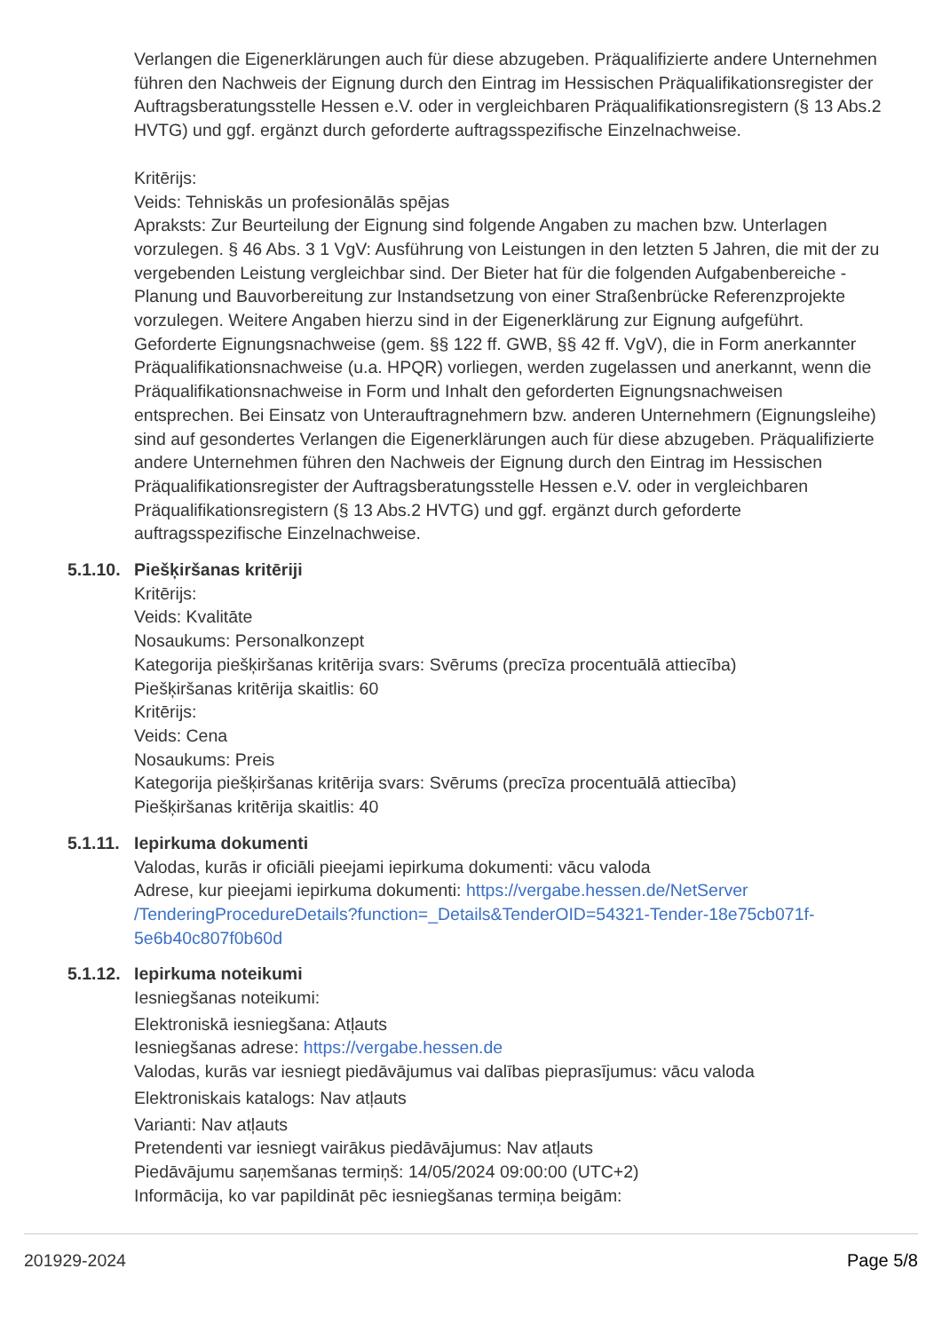Verlangen die Eigenerklärungen auch für diese abzugeben. Präqualifizierte andere Unternehmen führen den Nachweis der Eignung durch den Eintrag im Hessischen Präqualifikationsregister der Auftragsberatungsstelle Hessen e.V. oder in vergleichbaren Präqualifikationsregistern (§ 13 Abs.2 HVTG) und ggf. ergänzt durch geforderte auftragsspezifische Einzelnachweise.
Kritērijs:
Veids: Tehniskās un profesionālās spējas
Apraksts: Zur Beurteilung der Eignung sind folgende Angaben zu machen bzw. Unterlagen vorzulegen. § 46 Abs. 3 1 VgV: Ausführung von Leistungen in den letzten 5 Jahren, die mit der zu vergebenden Leistung vergleichbar sind. Der Bieter hat für die folgenden Aufgabenbereiche - Planung und Bauvorbereitung zur Instandsetzung von einer Straßenbrücke Referenzprojekte vorzulegen. Weitere Angaben hierzu sind in der Eigenerklärung zur Eignung aufgeführt. Geforderte Eignungsnachweise (gem. §§ 122 ff. GWB, §§ 42 ff. VgV), die in Form anerkannter Präqualifikationsnachweise (u.a. HPQR) vorliegen, werden zugelassen und anerkannt, wenn die Präqualifikationsnachweise in Form und Inhalt den geforderten Eignungsnachweisen entsprechen. Bei Einsatz von Unterauftragnehmern bzw. anderen Unternehmern (Eignungsleihe) sind auf gesondertes Verlangen die Eigenerklärungen auch für diese abzugeben. Präqualifizierte andere Unternehmen führen den Nachweis der Eignung durch den Eintrag im Hessischen Präqualifikationsregister der Auftragsberatungsstelle Hessen e.V. oder in vergleichbaren Präqualifikationsregistern (§ 13 Abs.2 HVTG) und ggf. ergänzt durch geforderte auftragsspezifische Einzelnachweise.
5.1.10.
Piešķiršanas kritēriji
Kritērijs:
Veids: Kvalitāte
Nosaukums: Personalkonzept
Kategorija piešķiršanas kritērija svars: Svērums (precīza procentuālā attiecība)
Piešķiršanas kritērija skaitlis: 60
Kritērijs:
Veids: Cena
Nosaukums: Preis
Kategorija piešķiršanas kritērija svars: Svērums (precīza procentuālā attiecība)
Piešķiršanas kritērija skaitlis: 40
5.1.11.
Iepirkuma dokumenti
Valodas, kurās ir oficiāli pieejami iepirkuma dokumenti: vācu valoda
Adrese, kur pieejami iepirkuma dokumenti: https://vergabe.hessen.de/NetServer /TenderingProcedureDetails?function=_Details&TenderOID=54321-Tender-18e75cb071f-5e6b40c807f0b60d
5.1.12.
Iepirkuma noteikumi
Iesniegšanas noteikumi:
Elektroniskā iesniegšana: Atļauts
Iesniegšanas adrese: https://vergabe.hessen.de
Valodas, kurās var iesniegt piedāvājumus vai dalības pieprasījumus: vācu valoda
Elektroniskais katalogs: Nav atļauts
Varianti: Nav atļauts
Pretendenti var iesniegt vairākus piedāvājumus: Nav atļauts
Piedāvājumu saņemšanas termiņš: 14/05/2024 09:00:00 (UTC+2)
Informācija, ko var papildināt pēc iesniegšanas termiņa beigām:
201929-2024 Page 5/8